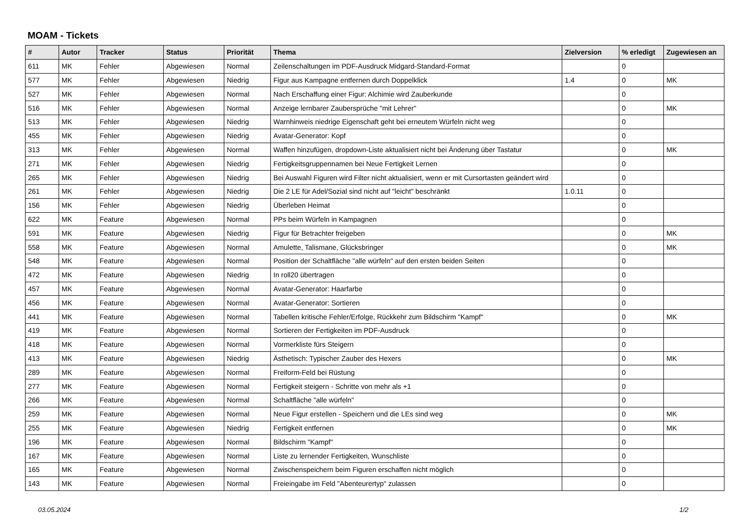MOAM - Tickets
| # | Autor | Tracker | Status | Priorität | Thema | Zielversion | % erledigt | Zugewiesen an |
| --- | --- | --- | --- | --- | --- | --- | --- | --- |
| 611 | MK | Fehler | Abgewiesen | Normal | Zeilenschaltungen im PDF-Ausdruck Midgard-Standard-Format | | 0 | |
| 577 | MK | Fehler | Abgewiesen | Niedrig | Figur aus Kampagne entfernen durch Doppelklick | 1.4 | 0 | MK |
| 527 | MK | Fehler | Abgewiesen | Normal | Nach Erschaffung einer Figur: Alchimie wird Zauberkunde | | 0 | |
| 516 | MK | Fehler | Abgewiesen | Normal | Anzeige lernbarer Zaubersprüche "mit Lehrer" | | 0 | MK |
| 513 | MK | Fehler | Abgewiesen | Niedrig | Warnhinweis niedrige Eigenschaft geht bei erneutem Würfeln nicht weg | | 0 | |
| 455 | MK | Fehler | Abgewiesen | Niedrig | Avatar-Generator: Kopf | | 0 | |
| 313 | MK | Fehler | Abgewiesen | Normal | Waffen hinzufügen, dropdown-Liste aktualisiert nicht bei Änderung über Tastatur | | 0 | MK |
| 271 | MK | Fehler | Abgewiesen | Niedrig | Fertigkeitsgruppennamen bei Neue Fertigkeit Lernen | | 0 | |
| 265 | MK | Fehler | Abgewiesen | Niedrig | Bei Auswahl Figuren wird Filter nicht aktualisiert, wenn er mit Cursortasten geändert wird | | 0 | |
| 261 | MK | Fehler | Abgewiesen | Niedrig | Die 2 LE für Adel/Sozial sind nicht auf "leicht" beschränkt | 1.0.11 | 0 | |
| 156 | MK | Fehler | Abgewiesen | Niedrig | Überleben Heimat | | 0 | |
| 622 | MK | Feature | Abgewiesen | Normal | PPs beim Würfeln in Kampagnen | | 0 | |
| 591 | MK | Feature | Abgewiesen | Niedrig | Figur für Betrachter freigeben | | 0 | MK |
| 558 | MK | Feature | Abgewiesen | Normal | Amulette, Talismane, Glücksbringer | | 0 | MK |
| 548 | MK | Feature | Abgewiesen | Normal | Position der Schaltfläche "alle würfeln" auf den ersten beiden Seiten | | 0 | |
| 472 | MK | Feature | Abgewiesen | Niedrig | In roll20 übertragen | | 0 | |
| 457 | MK | Feature | Abgewiesen | Normal | Avatar-Generator: Haarfarbe | | 0 | |
| 456 | MK | Feature | Abgewiesen | Normal | Avatar-Generator: Sortieren | | 0 | |
| 441 | MK | Feature | Abgewiesen | Normal | Tabellen kritische Fehler/Erfolge, Rückkehr zum Bildschirm "Kampf" | | 0 | MK |
| 419 | MK | Feature | Abgewiesen | Normal | Sortieren der Fertigkeiten im PDF-Ausdruck | | 0 | |
| 418 | MK | Feature | Abgewiesen | Normal | Vormerkliste fürs Steigern | | 0 | |
| 413 | MK | Feature | Abgewiesen | Niedrig | Ästhetisch: Typischer Zauber des Hexers | | 0 | MK |
| 289 | MK | Feature | Abgewiesen | Normal | Freiform-Feld bei Rüstung | | 0 | |
| 277 | MK | Feature | Abgewiesen | Normal | Fertigkeit steigern - Schritte von mehr als +1 | | 0 | |
| 266 | MK | Feature | Abgewiesen | Normal | Schaltfläche "alle würfeln" | | 0 | |
| 259 | MK | Feature | Abgewiesen | Normal | Neue Figur erstellen - Speichern und die LEs sind weg | | 0 | MK |
| 255 | MK | Feature | Abgewiesen | Niedrig | Fertigkeit entfernen | | 0 | MK |
| 196 | MK | Feature | Abgewiesen | Normal | Bildschirm "Kampf" | | 0 | |
| 167 | MK | Feature | Abgewiesen | Normal | Liste zu lernender Fertigkeiten, Wunschliste | | 0 | |
| 165 | MK | Feature | Abgewiesen | Normal | Zwischenspeichern beim Figuren erschaffen nicht möglich | | 0 | |
| 143 | MK | Feature | Abgewiesen | Normal | Freieingabe im Feld "Abenteurertyp" zulassen | | 0 | |
03.05.2024 1/2